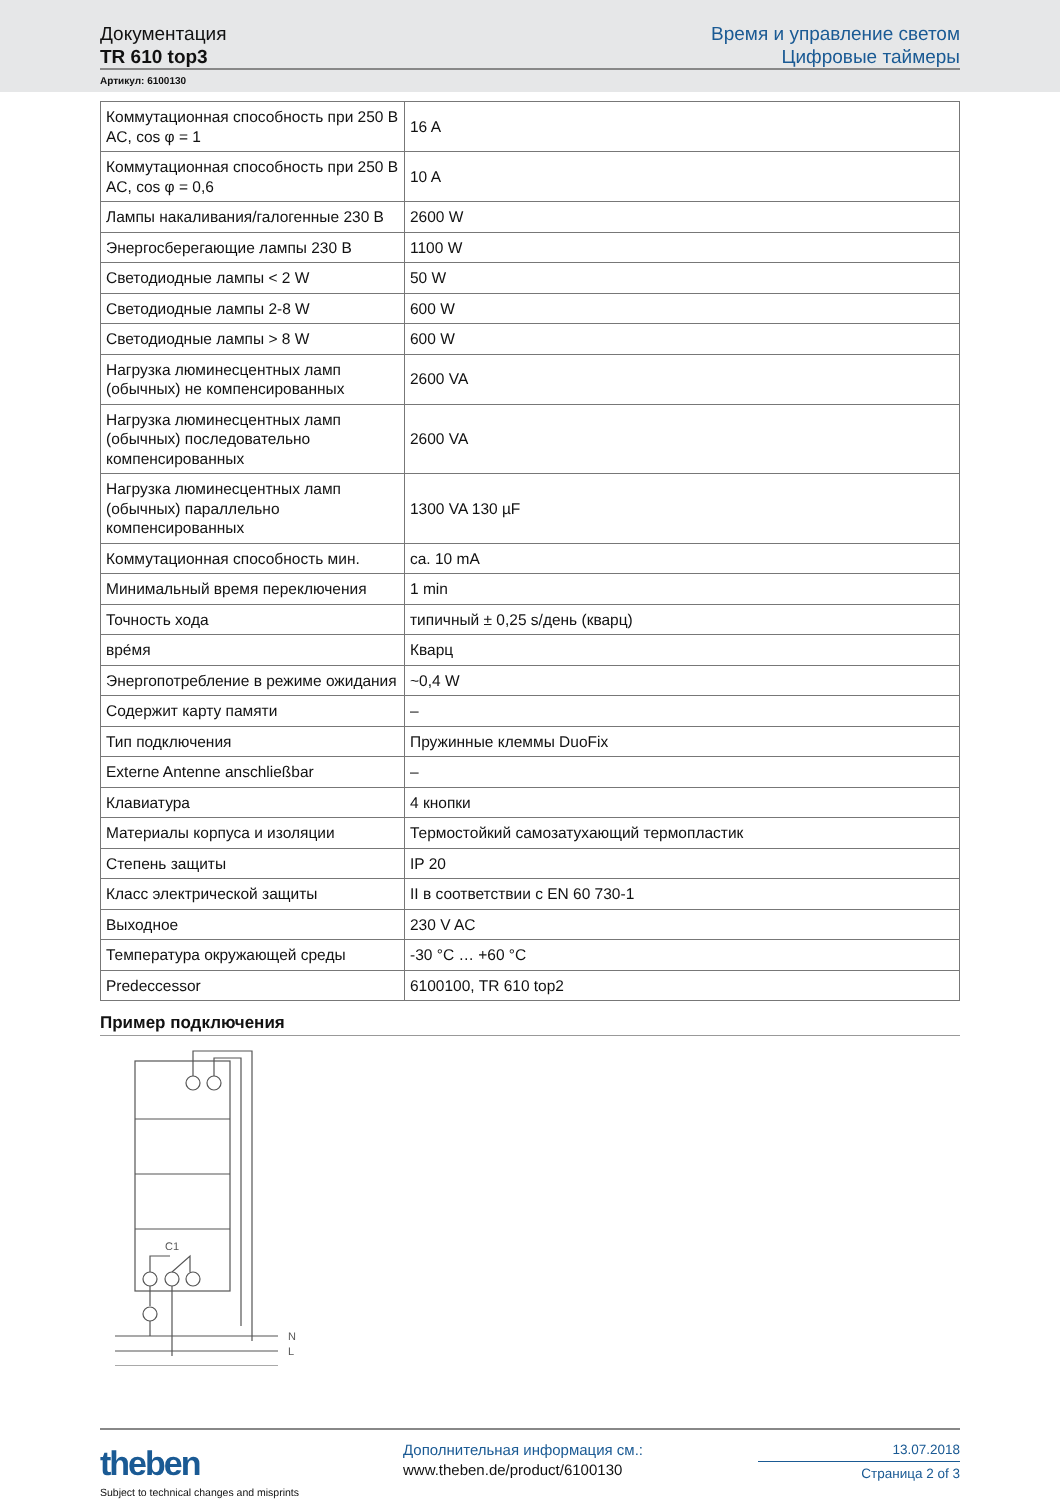Документация
TR 610 top3
Время и управление светом
Цифровые таймеры
Артикул: 6100130
| Коммутационная способность при 250 В AC, cos φ = 1 | 16 A |
| Коммутационная способность при 250 В AC, cos φ = 0,6 | 10 A |
| Лампы накаливания/галогенные 230 В | 2600 W |
| Энергосберегающие лампы 230 В | 1100 W |
| Светодиодные лампы < 2 W | 50 W |
| Светодиодные лампы 2-8 W | 600 W |
| Светодиодные лампы > 8 W | 600 W |
| Нагрузка люминесцентных ламп (обычных) не компенсированных | 2600 VA |
| Нагрузка люминесцентных ламп (обычных) последовательно компенсированных | 2600 VA |
| Нагрузка люминесцентных ламп (обычных) параллельно компенсированных | 1300 VA 130 µF |
| Коммутационная способность мин. | ca. 10 mA |
| Минимальный время переключения | 1 min |
| Точность хода | типичный ± 0,25 s/день (кварц) |
| вре́мя | Кварц |
| Энергопотребление в режиме ожидания | ~0,4 W |
| Содержит карту памяти | – |
| Тип подключения | Пружинные клеммы DuoFix |
| Externe Antenne anschließbar | – |
| Клавиатура | 4 кнопки |
| Материалы корпуса и изоляции | Термостойкий самозатухающий термопластик |
| Степень защиты | IP 20 |
| Класс электрической защиты | II в соответствии с EN 60 730-1 |
| Выходное | 230 V AC |
| Температура окружающей среды | -30 °C … +60 °C |
| Predeccessor | 6100100, TR 610 top2 |
Пример подключения
C1
N
L
theben
Subject to technical changes and misprints
Дополнительная информация см.:
www.theben.de/product/6100130
13.07.2018
Страница 2 of 3